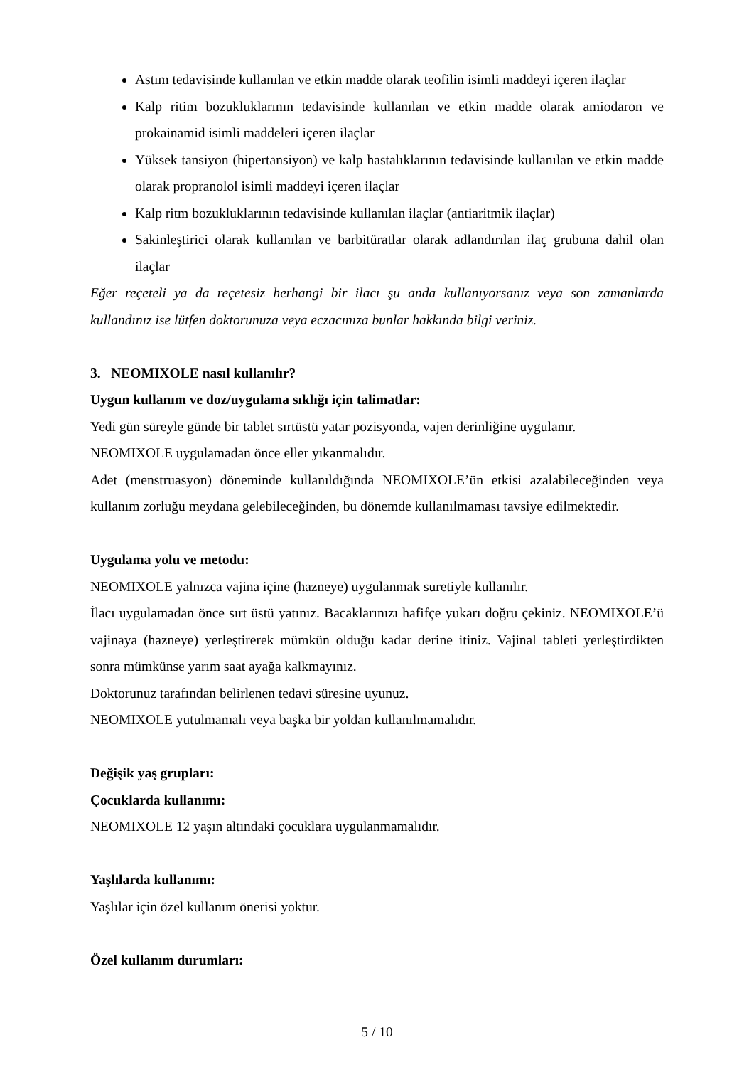Astım tedavisinde kullanılan ve etkin madde olarak teofilin isimli maddeyi içeren ilaçlar
Kalp ritim bozukluklarının tedavisinde kullanılan ve etkin madde olarak amiodaron ve prokainamid isimli maddeleri içeren ilaçlar
Yüksek tansiyon (hipertansiyon) ve kalp hastalıklarının tedavisinde kullanılan ve etkin madde olarak propranolol isimli maddeyi içeren ilaçlar
Kalp ritm bozukluklarının tedavisinde kullanılan ilaçlar (antiaritmik ilaçlar)
Sakinleştirici olarak kullanılan ve barbitüratlar olarak adlandırılan ilaç grubuna dahil olan ilaçlar
Eğer reçeteli ya da reçetesiz herhangi bir ilacı şu anda kullanıyorsanız veya son zamanlarda kullandınız ise lütfen doktorunuza veya eczacınıza bunlar hakkında bilgi veriniz.
3. NEOMIXOLE nasıl kullanılır?
Uygun kullanım ve doz/uygulama sıklığı için talimatlar:
Yedi gün süreyle günde bir tablet sırtüstü yatar pozisyonda, vajen derinliğine uygulanır.
NEOMIXOLE uygulamadan önce eller yıkanmalıdır.
Adet (menstruasyon) döneminde kullanıldığında NEOMIXOLE’ün etkisi azalabileceğinden veya kullanım zorluğu meydana gelebileceğinden, bu dönemde kullanılmaması tavsiye edilmektedir.
Uygulama yolu ve metodu:
NEOMIXOLE yalnızca vajina içine (hazneye) uygulanmak suretiyle kullanılır.
İlacı uygulamadan önce sırt üstü yatınız. Bacaklarınızı hafifçe yukarı doğru çekiniz. NEOMIXOLE’ü vajinaya (hazneye) yerleştirerek mümkün olduğu kadar derine itiniz. Vajinal tableti yerleştirdikten sonra mümkünse yarım saat ayağa kalkmayınız.
Doktorunuz tarafından belirlenen tedavi süresine uyunuz.
NEOMIXOLE yutulmamalı veya başka bir yoldan kullanılmamalıdır.
Değişik yaş grupları:
Çocuklarda kullanımı:
NEOMIXOLE 12 yaşın altındaki çocuklara uygulanmamalıdır.
Yaşlılarda kullanımı:
Yaşlılar için özel kullanım önerisi yoktur.
Özel kullanım durumları:
5 / 10